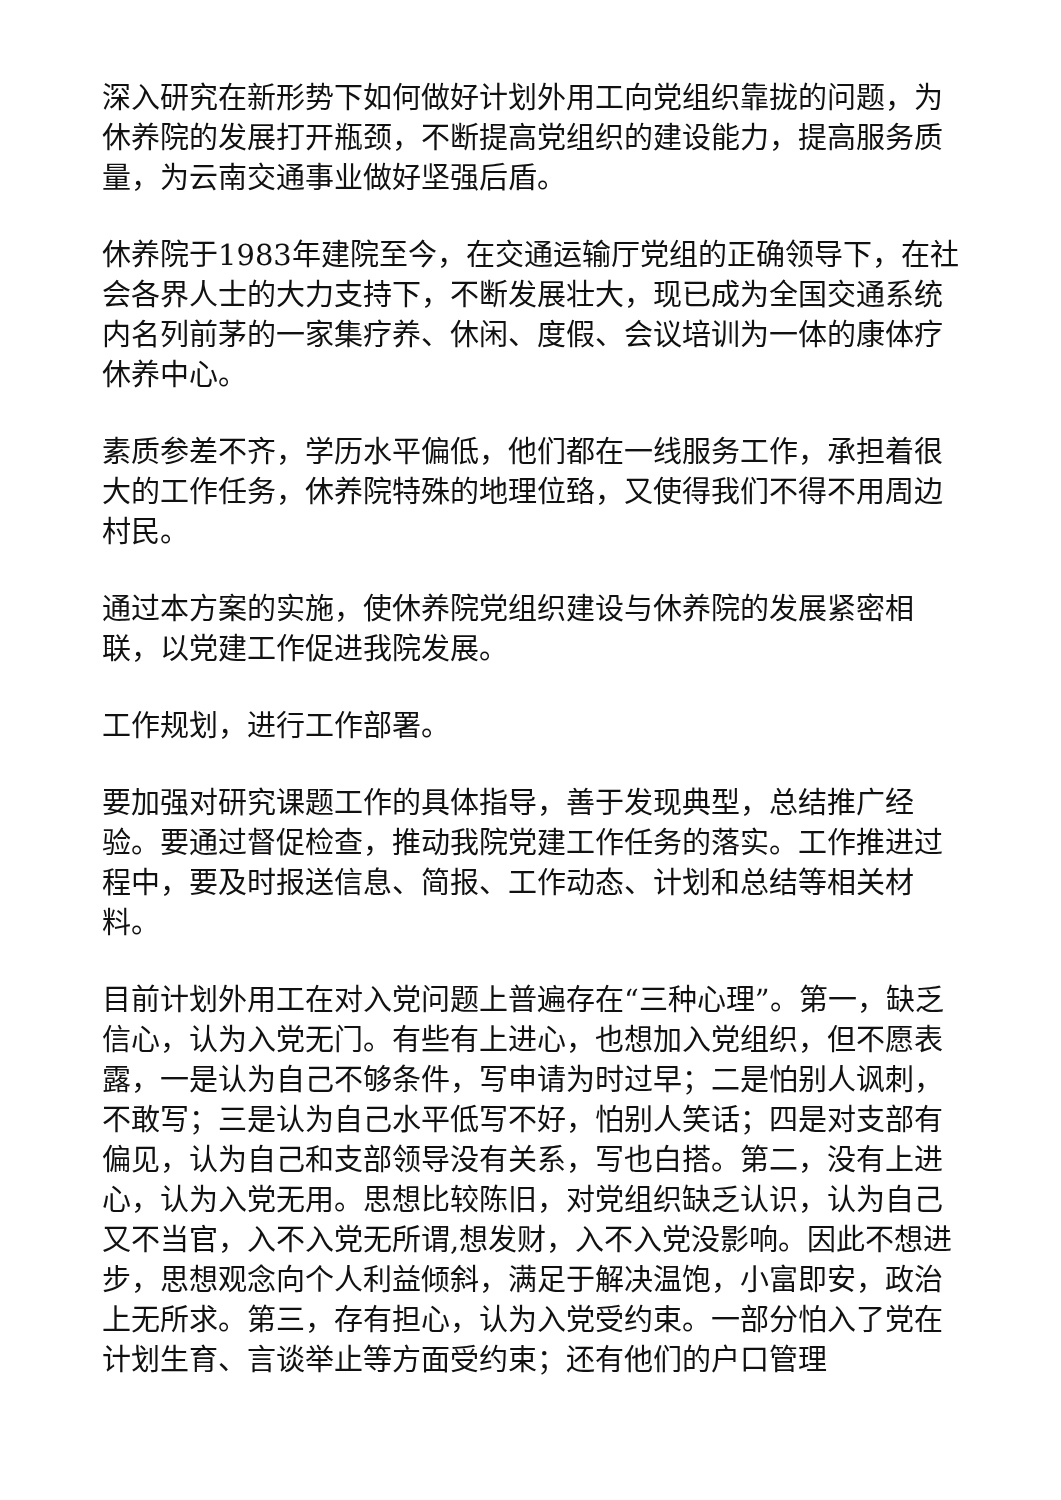深入研究在新形势下如何做好计划外用工向党组织靠拢的问题，为休养院的发展打开瓶颈，不断提高党组织的建设能力，提高服务质量，为云南交通事业做好坚强后盾。
休养院于1983年建院至今，在交通运输厅党组的正确领导下，在社会各界人士的大力支持下，不断发展壮大，现已成为全国交通系统内名列前茅的一家集疗养、休闲、度假、会议培训为一体的康体疗休养中心。
素质参差不齐，学历水平偏低，他们都在一线服务工作，承担着很大的工作任务，休养院特殊的地理位臵，又使得我们不得不用周边村民。
通过本方案的实施，使休养院党组织建设与休养院的发展紧密相联，以党建工作促进我院发展。
工作规划，进行工作部署。
要加强对研究课题工作的具体指导，善于发现典型，总结推广经验。要通过督促检查，推动我院党建工作任务的落实。工作推进过程中，要及时报送信息、简报、工作动态、计划和总结等相关材料。
目前计划外用工在对入党问题上普遍存在“三种心理”。第一，缺乏信心，认为入党无门。有些有上进心，也想加入党组织，但不愿表露，一是认为自己不够条件，写申请为时过早；二是怕别人讽刺，不敢写；三是认为自己水平低写不好，怕别人笑话；四是对支部有偏见，认为自己和支部领导没有关系，写也白搭。第二，没有上进心，认为入党无用。思想比较陈旧，对党组织缺乏认识，认为自己又不当官，入不入党无所谓,想发财，入不入党没影响。因此不想进步，思想观念向个人利益倾斜，满足于解决温饱，小富即安，政治上无所求。第三，存有担心，认为入党受约束。一部分怕入了党在计划生育、言谈举止等方面受约束；还有他们的户口管理